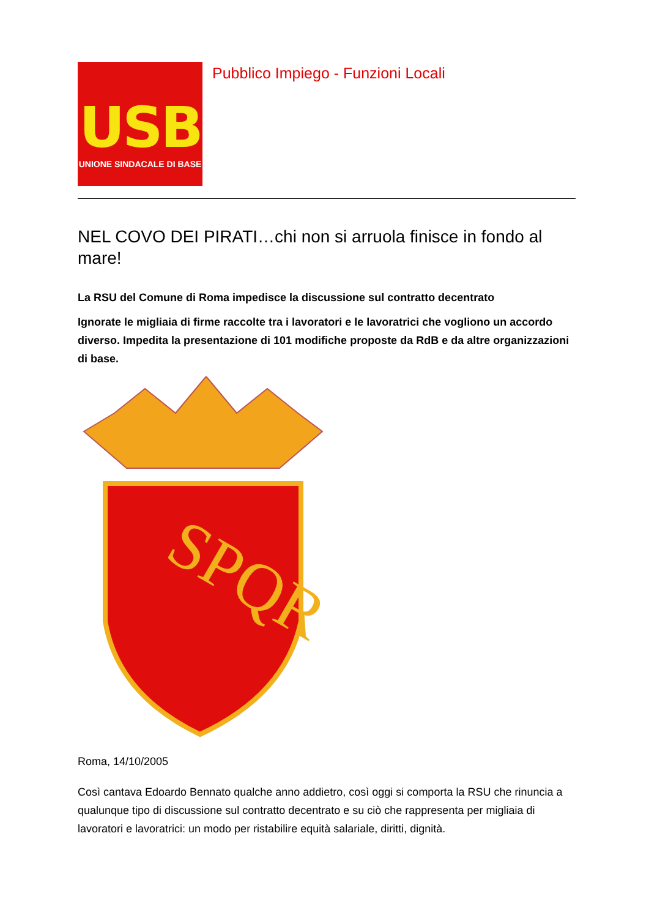USB
UNIONE SINDACALE DI BASE
Pubblico Impiego - Funzioni Locali
NEL COVO DEI PIRATI…chi non si arruola finisce in fondo al mare!
La RSU del Comune di Roma impedisce la discussione sul contratto decentrato
Ignorate le migliaia di firme raccolte tra i lavoratori e le lavoratrici che vogliono un accordo diverso. Impedita la presentazione di 101 modifiche proposte da RdB e da altre organizzazioni di base.
SPQR
Roma, 14/10/2005
Così cantava Edoardo Bennato qualche anno addietro, così oggi si comporta la RSU che rinuncia a qualunque tipo di discussione sul contratto decentrato e su ciò che rappresenta per migliaia di lavoratori e lavoratrici: un modo per ristabilire equità salariale, diritti, dignità.